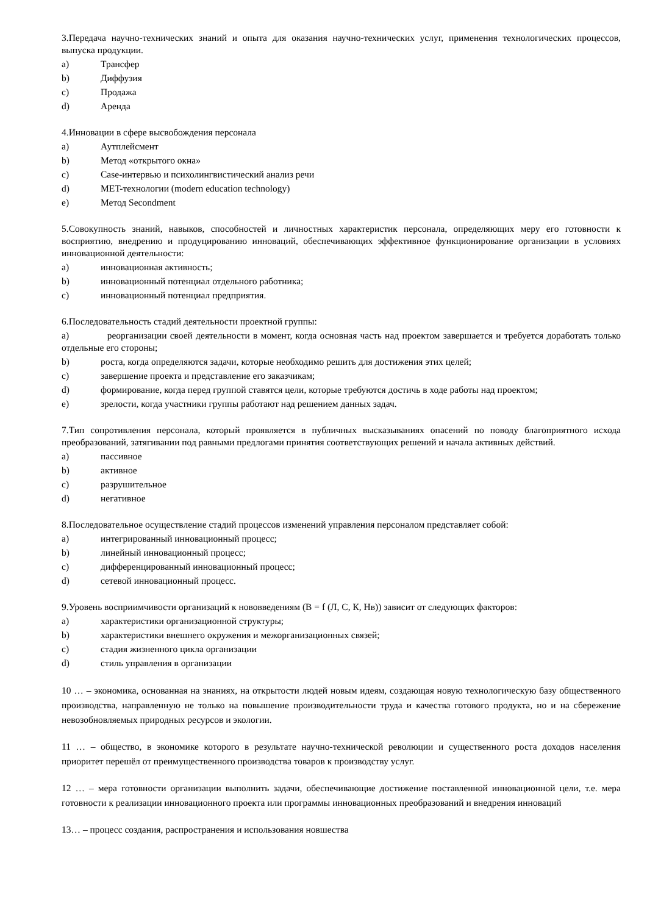3.Передача научно-технических знаний и опыта для оказания научно-технических услуг, применения технологических процессов, выпуска продукции.
a) Трансфер
b) Диффузия
c) Продажа
d) Аренда
4.Инновации в сфере высвобождения персонала
a) Аутплейсмент
b) Метод «открытого окна»
c) Case-интервью и психолингвистический анализ речи
d) MET-технологии (modern education technology)
e) Метод Secondment
5.Совокупность знаний, навыков, способностей и личностных характеристик персонала, определяющих меру его готовности к восприятию, внедрению и продуцированию инноваций, обеспечивающих эффективное функционирование организации в условиях инновационной деятельности:
a) инновационная активность;
b) инновационный потенциал отдельного работника;
c) инновационный потенциал предприятия.
6.Последовательность стадий деятельности проектной группы:
a) реорганизации своей деятельности в момент, когда основная часть над проектом завершается и требуется доработать только отдельные его стороны;
b) роста, когда определяются задачи, которые необходимо решить для достижения этих целей;
c) завершение проекта и представление его заказчикам;
d) формирование, когда перед группой ставятся цели, которые требуются достичь в ходе работы над проектом;
e) зрелости, когда участники группы работают над решением данных задач.
7.Тип сопротивления персонала, который проявляется в публичных высказываниях опасений по поводу благоприятного исхода преобразований, затягивании под равными предлогами принятия соответствующих решений и начала активных действий.
a) пассивное
b) активное
c) разрушительное
d) негативное
8.Последовательное осуществление стадий процессов изменений управления персоналом представляет собой:
a) интегрированный инновационный процесс;
b) линейный инновационный процесс;
c) дифференцированный инновационный процесс;
d) сетевой инновационный процесс.
9.Уровень восприимчивости организаций к нововведениям (В = f (Л, С, К, Нв)) зависит от следующих факторов:
a) характеристики организационной структуры;
b) характеристики внешнего окружения и межорганизационных связей;
c) стадия жизненного цикла организации
d) стиль управления в организации
10 … – экономика, основанная на знаниях, на открытости людей новым идеям, создающая новую технологическую базу общественного производства, направленную не только на повышение производительности труда и качества готового продукта, но и на сбережение невозобновляемых природных ресурсов и экологии.
11 … – общество, в экономике которого в результате научно-технической революции и существенного роста доходов населения приоритет перешёл от преимущественного производства товаров к производству услуг.
12 … – мера готовности организации выполнить задачи, обеспечивающие достижение поставленной инновационной цели, т.е. мера готовности к реализации инновационного проекта или программы инновационных преобразований и внедрения инноваций
13… – процесс создания, распространения и использования новшества